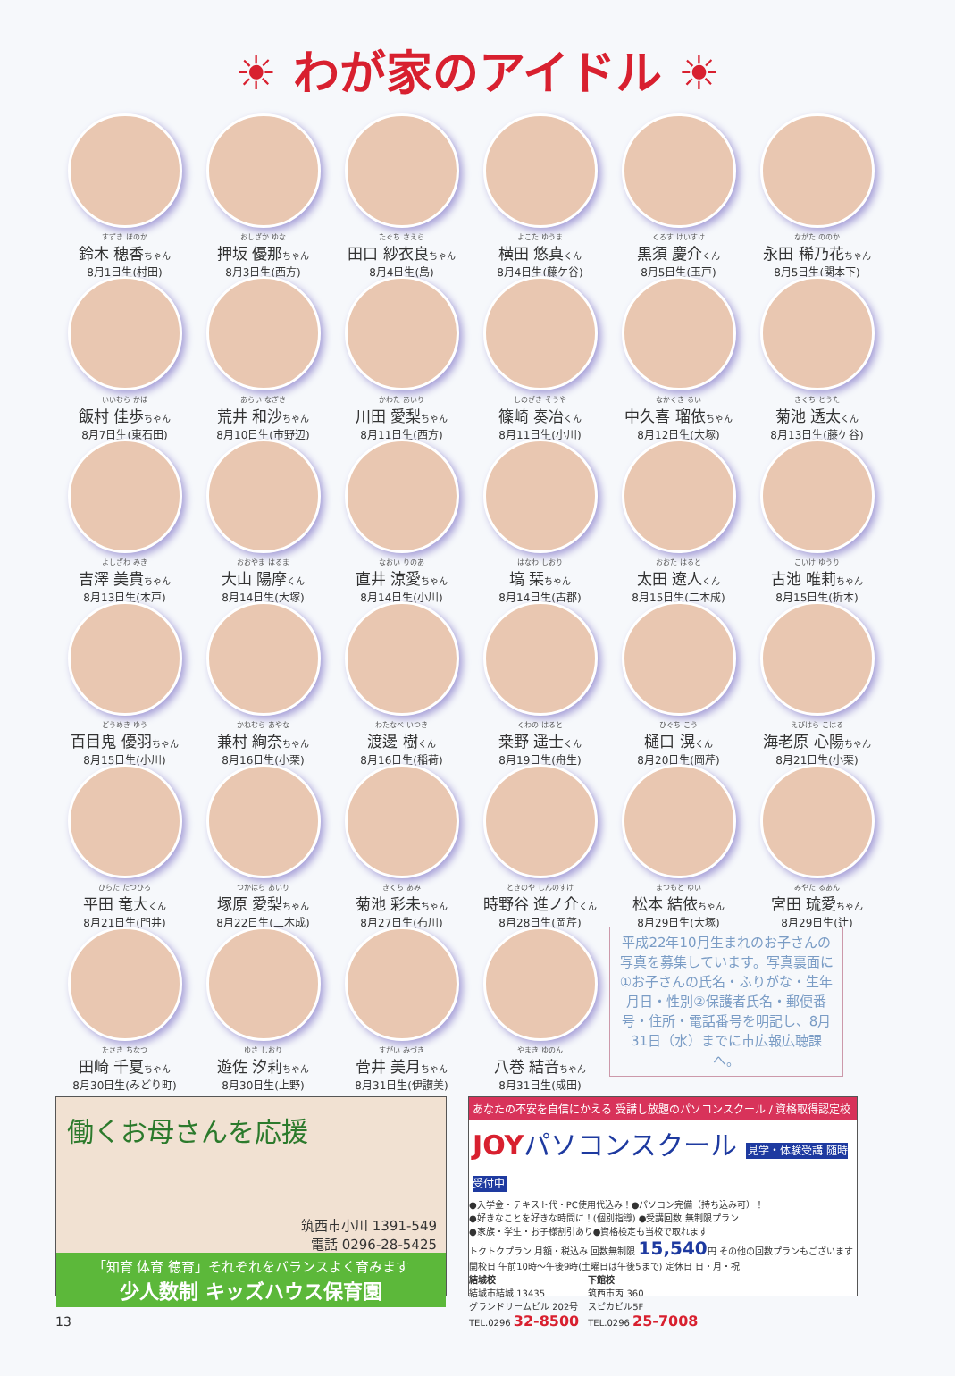☀ わが家のアイドル ☀
すずき ほのか
鈴木 穂香ちゃん
8月1日生(村田)
おしざか ゆな
押坂 優那ちゃん
8月3日生(西方)
たぐち さえら
田口 紗衣良ちゃん
8月4日生(島)
よこた ゆうま
横田 悠真くん
8月4日生(藤ケ谷)
くろす けいすけ
黒須 慶介くん
8月5日生(玉戸)
ながた ののか
永田 稀乃花ちゃん
8月5日生(関本下)
いいむら かほ
飯村 佳歩ちゃん
8月7日生(東石田)
あらい なぎさ
荒井 和沙ちゃん
8月10日生(市野辺)
かわた あいり
川田 愛梨ちゃん
8月11日生(西方)
しのざき そうや
篠崎 奏冶くん
8月11日生(小川)
なかくき るい
中久喜 瑠依ちゃん
8月12日生(大塚)
きくち とうた
菊池 透太くん
8月13日生(藤ケ谷)
よしざわ みき
吉澤 美貴ちゃん
8月13日生(木戸)
おおやま はるま
大山 陽摩くん
8月14日生(大塚)
なおい りのあ
直井 涼愛ちゃん
8月14日生(小川)
はなわ しおり
塙 栞ちゃん
8月14日生(古郡)
おおた はると
太田 遼人くん
8月15日生(二木成)
こいけ ゆうり
古池 唯莉ちゃん
8月15日生(折本)
どうめき ゆう
百目鬼 優羽ちゃん
8月15日生(小川)
かねむら あやな
兼村 絢奈ちゃん
8月16日生(小栗)
わたなべ いつき
渡邊 樹くん
8月16日生(稲荷)
くわの はると
桒野 遥士くん
8月19日生(舟生)
ひぐち こう
樋口 滉くん
8月20日生(岡芹)
えびはら こはる
海老原 心陽ちゃん
8月21日生(小栗)
ひらた たつひろ
平田 竜大くん
8月21日生(門井)
つかはら あいり
塚原 愛梨ちゃん
8月22日生(二木成)
きくち あみ
菊池 彩未ちゃん
8月27日生(布川)
ときのや しんのすけ
時野谷 進ノ介くん
8月28日生(岡芹)
まつもと ゆい
松本 結依ちゃん
8月29日生(大塚)
みやた るあん
宮田 琉愛ちゃん
8月29日生(辻)
たさき ちなつ
田崎 千夏ちゃん
8月30日生(みどり町)
ゆさ しおり
遊佐 汐莉ちゃん
8月30日生(上野)
すがい みづき
菅井 美月ちゃん
8月31日生(伊讃美)
やまき ゆのん
八巻 結音ちゃん
8月31日生(成田)
平成22年10月生まれのお子さんの写真を募集しています。写真裏面に①お子さんの氏名・ふりがな・生年月日・性別②保護者氏名・郵便番号・住所・電話番号を明記し、8月31日（水）までに市広報広聴課へ。
働くお母さんを応援
筑西市小川 1391-549
電話 0296-28-5425
「知育 体育 徳育」それぞれをバランスよく育みます
少人数制 キッズハウス保育園
あなたの不安を自信にかえる 受講し放題のパソコンスクール / 資格取得認定校
JOYパソコンスクール 見学・体験受講 随時受付中
●入学金・テキスト代・PC使用代込み！●パソコン完備（持ち込み可）！
●好きなことを好きな時間に！(個別指導) ●受講回数 無制限プラン
●家族・学生・お子様割引あり●資格検定も当校で取れます
トクトクプラン 月額・税込み 回数無制限 15,540円 その他の回数プランもございます
開校日 午前10時〜午後9時(土曜日は午後5まで) 定休日 日・月・祝
結城校
結城市結城 13435
グランドリームビル 202号
TEL.0296 32-8500
下館校
筑西市丙 360
スピカビル5F
TEL.0296 25-7008
13